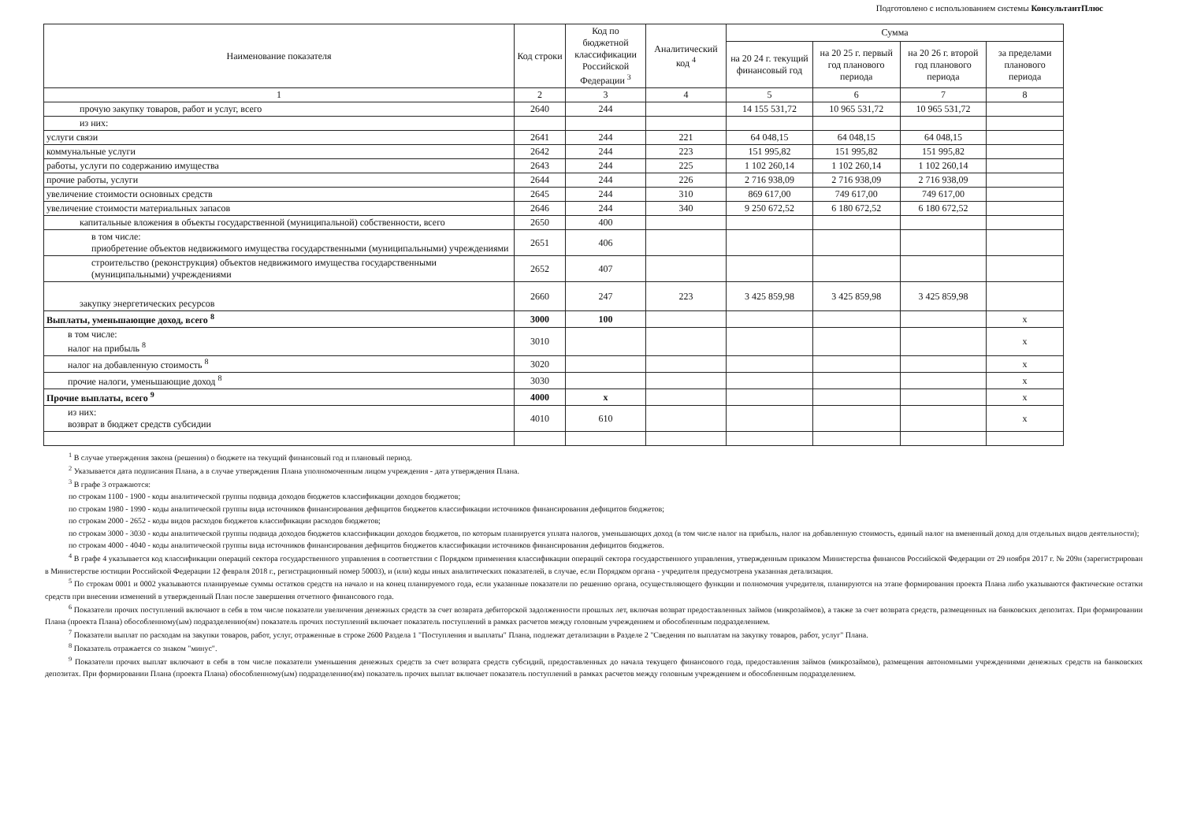Подготовлено с использованием системы КонсультантПлюс
| Наименование показателя | Код строки | Код по бюджетной классификации Российской Федерации <sup>3</sup> | Аналитический код <sup>4</sup> | Сумма | | | |
| --- | --- | --- | --- | --- | --- | --- | --- |
| | | | | на 20 24 г. текущий финансовый год | на 20 25 г. первый год планового периода | на 20 26 г. второй год планового периода | за пределами планового периода |
| 1 | 2 | 3 | 4 | 5 | 6 | 7 | 8 |
| прочую закупку товаров, работ и услуг, всего | 2640 | 244 | | 14 155 531,72 | 10 965 531,72 | 10 965 531,72 | |
| из них: | | | | | | | |
| услуги связи | 2641 | 244 | 221 | 64 048,15 | 64 048,15 | 64 048,15 | |
| коммунальные услуги | 2642 | 244 | 223 | 151 995,82 | 151 995,82 | 151 995,82 | |
| работы, услуги по содержанию имущества | 2643 | 244 | 225 | 1 102 260,14 | 1 102 260,14 | 1 102 260,14 | |
| прочие работы, услуги | 2644 | 244 | 226 | 2 716 938,09 | 2 716 938,09 | 2 716 938,09 | |
| увеличение стоимости основных средств | 2645 | 244 | 310 | 869 617,00 | 749 617,00 | 749 617,00 | |
| увеличение стоимости материальных запасов | 2646 | 244 | 340 | 9 250 672,52 | 6 180 672,52 | 6 180 672,52 | |
| капитальные вложения в объекты государственной (муниципальной) собственности, всего | 2650 | 400 | | | | | |
| в том числе: приобретение объектов недвижимого имущества государственными (муниципальными) учреждениями | 2651 | 406 | | | | | |
| строительство (реконструкция) объектов недвижимого имущества государственными (муниципальными) учреждениями | 2652 | 407 | | | | | |
| закупку энергетических ресурсов | 2660 | 247 | 223 | 3 425 859,98 | 3 425 859,98 | 3 425 859,98 | |
| Выплаты, уменьшающие доход, всего <sup>8</sup> | 3000 | 100 | | | | | x |
| в том числе: налог на прибыль <sup>8</sup> | 3010 | | | | | | x |
| налог на добавленную стоимость <sup>8</sup> | 3020 | | | | | | x |
| прочие налоги, уменьшающие доход <sup>8</sup> | 3030 | | | | | | x |
| Прочие выплаты, всего <sup>9</sup> | 4000 | x | | | | | x |
| из них: возврат в бюджет средств субсидии | 4010 | 610 | | | | | x |
<sup>1</sup> В случае утверждения закона (решения) о бюджете на текущий финансовый год и плановый период.
<sup>2</sup> Указывается дата подписания Плана, а в случае утверждения Плана уполномоченным лицом учреждения - дата утверждения Плана.
<sup>3</sup> В графе 3 отражаются:
по строкам 1100 - 1900 - коды аналитической группы подвида доходов бюджетов классификации доходов бюджетов;
по строкам 1980 - 1990 - коды аналитической группы вида источников финансирования дефицитов бюджетов классификации источников финансирования дефицитов бюджетов;
по строкам 2000 - 2652 - коды видов расходов бюджетов классификации расходов бюджетов;
по строкам 3000 - 3030 - коды аналитической группы подвида доходов бюджетов классификации доходов бюджетов, по которым планируется уплата налогов, уменьшающих доход (в том числе налог на прибыль, налог на добавленную стоимость, единый налог на вмененный доход для отдельных видов деятельности);
по строкам 4000 - 4040 - коды аналитической группы вида источников финансирования дефицитов бюджетов классификации источников финансирования дефицитов бюджетов.
<sup>4</sup> В графе 4 указывается код классификации операций сектора государственного управления в соответствии с Порядком применения классификации операций сектора государственного управления, утвержденным приказом Министерства финансов Российской Федерации от 29 ноября 2017 г. № 209н (зарегистрирован в Министерстве юстиции Российской Федерации 12 февраля 2018 г., регистрационный номер 50003), и (или) коды иных аналитических показателей, в случае, если Порядком органа - учредителя предусмотрена указанная детализация.
<sup>5</sup> По строкам 0001 и 0002 указываются планируемые суммы остатков средств на начало и на конец планируемого года, если указанные показатели по решению органа, осуществляющего функции и полномочия учредителя, планируются на этапе формирования проекта Плана либо указываются фактические остатки средств при внесении изменений в утвержденный План после завершения отчетного финансового года.
<sup>6</sup> Показатели прочих поступлений включают в себя в том числе показатели увеличения денежных средств за счет возврата дебиторской задолженности прошлых лет, включая возврат предоставленных займов (микрозаймов), а также за счет возврата средств, размещенных на банковских депозитах. При формировании Плана (проекта Плана) обособленному(ым) подразделению(ям) показатель прочих поступлений включает показатель поступлений в рамках расчетов между головным учреждением и обособленным подразделением.
<sup>7</sup> Показатели выплат по расходам на закупки товаров, работ, услуг, отраженные в строке 2600 Раздела 1 "Поступления и выплаты" Плана, подлежат детализации в Разделе 2 "Сведения по выплатам на закупку товаров, работ, услуг" Плана.
<sup>8</sup> Показатель отражается со знаком "минус".
<sup>9</sup> Показатели прочих выплат включают в себя в том числе показатели уменьшения денежных средств за счет возврата средств субсидий, предоставленных до начала текущего финансового года, предоставления займов (микрозаймов), размещения автономными учреждениями денежных средств на банковских депозитах. При формировании Плана (проекта Плана) обособленному(ым) подразделению(ям) показатель прочих выплат включает показатель поступлений в рамках расчетов между головным учреждением и обособленным подразделением.